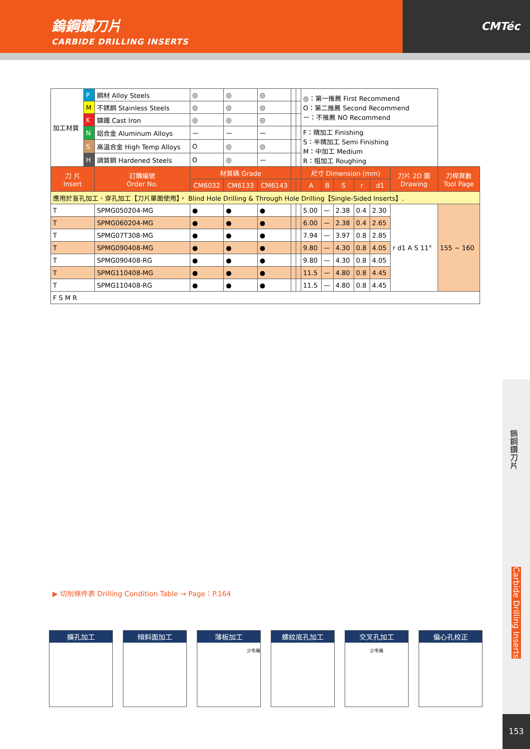鎢鋼鑽刀片
CARBIDE DRILLING INSERTS
CMTéc
| 加工材質 | P | 鋼材 Alloy Steels | ◎ | ◎ | ◎ | | | ◎：第一推薦 First Recommend O：第二推薦 Second Recommend ー：不推薦 NO Recommend | | | | | | |
| | M | 不銹鋼 Stainless Steels | ◎ | ◎ | ◎ | | | | | | | | | |
| | K | 鑄鐵 Cast Iron | ◎ | ◎ | ◎ | | | | | | | | | |
| | N | 鋁合金 Aluminum Alloys | ー | ー | ー | | | F：精加工 Finishing S：半精加工 Semi Finishing M：中加工 Medium R：粗加工 Roughing | | | | | | |
| | S | 高溫合金 High Temp Alloys | O | ◎ | ◎ | | | | | | | | | |
| | H | 調質鋼 Hardened Steels | O | ◎ | ー | | | | | | | | | |
| 刀 片 Insert | | 訂購編號 Order No. | 材質碼 Grade | | | | | 尺寸 Dimension (mm) | | | | | 刀片 2D 圖 Drawing | 刀桿頁數 Tool Page |
| | | | CM6032 | CM6133 | CM6143 | | | A | B | S | r | d1 | | |
| 應用於盲孔加工、穿孔加工【刀片單面使用】。 Blind Hole Drilling & Through Hole Drilling【Single-Sided Inserts】. | | | | | | | | | | | | | | |
| T | | SPMG050204-MG | ● | ● | ● | | | 5.00 | ー | 2.38 | 0.4 | 2.30 | r d1 A S 11° | 155 ~ 160 |
| T | | SPMG060204-MG | ● | ● | ● | | | 6.00 | ー | 2.38 | 0.4 | 2.65 | | |
| T | | SPMG07T308-MG | ● | ● | ● | | | 7.94 | ー | 3.97 | 0.8 | 2.85 | | |
| T | | SPMG090408-MG | ● | ● | ● | | | 9.80 | ー | 4.30 | 0.8 | 4.05 | | |
| T | | SPMG090408-RG | ● | ● | ● | | | 9.80 | ー | 4.30 | 0.8 | 4.05 | | |
| T | | SPMG110408-MG | ● | ● | ● | | | 11.5 | ー | 4.80 | 0.8 | 4.45 | | |
| T | | SPMG110408-RG | ● | ● | ● | | | 11.5 | ー | 4.80 | 0.8 | 4.45 | | |
| F S M R | | | | | | | | | | | | | | |
▶ 切削條件表 Drilling Condition Table → Page：P.164
擴孔加工 傾斜面加工 薄板加工
少毛邊
螺紋底孔加工 交叉孔加工
少毛邊
偏心孔校正
鎢鋼鑽刀片
Carbide Drilling Inserts
153